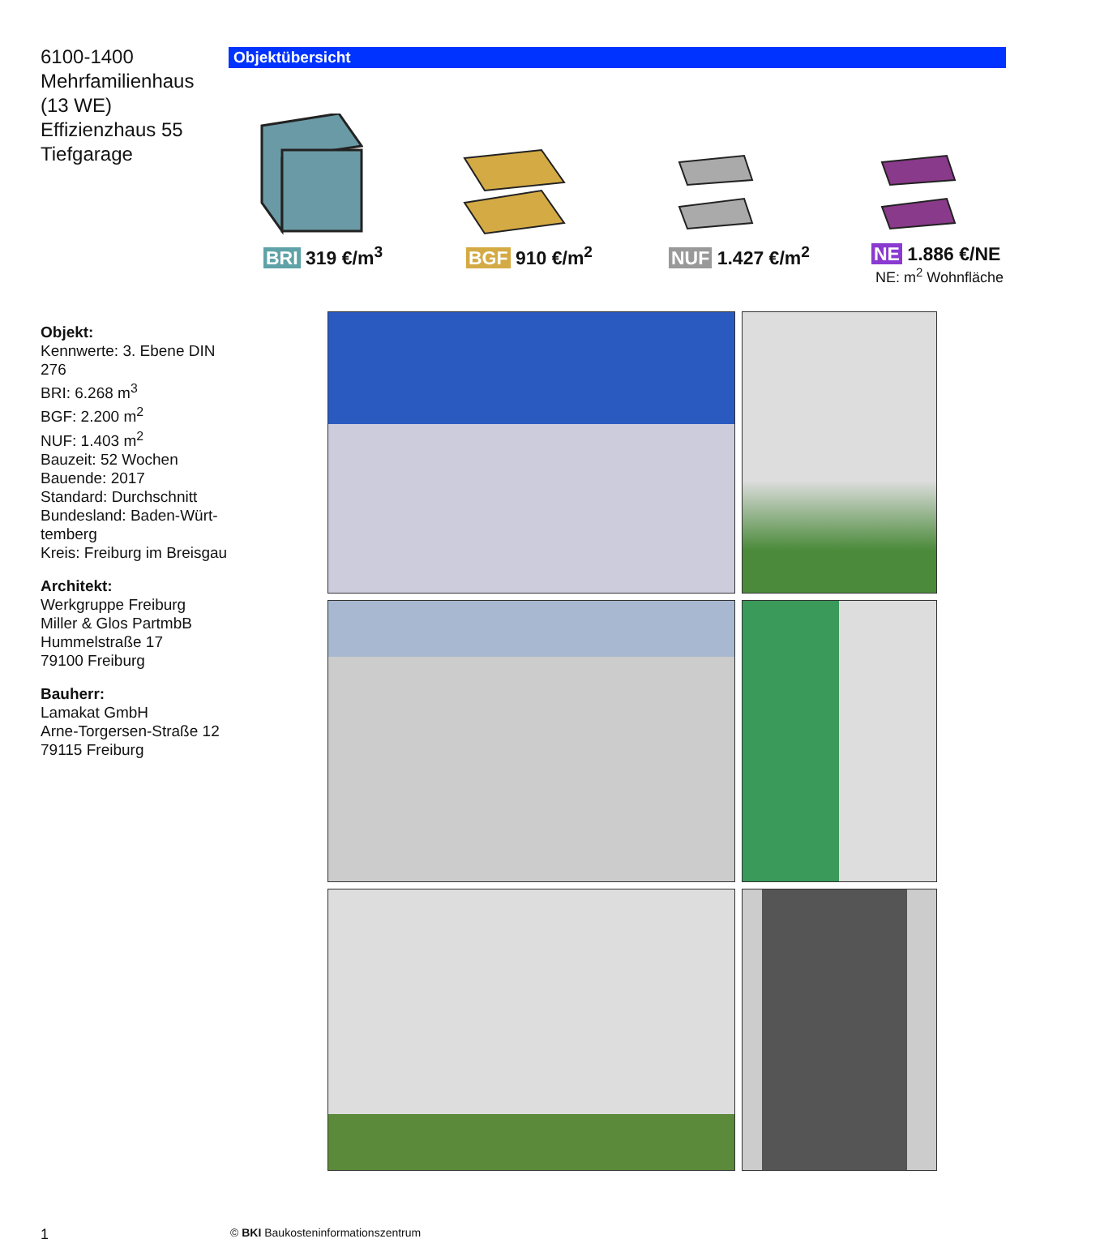6100-1400
Mehrfamilienhaus
(13 WE)
Effizienzhaus 55
Tiefgarage
Objektübersicht
BRI 319 €/m<sup>3</sup> BGF 910 €/m<sup>2</sup> NUF 1.427 €/m<sup>2</sup>
NE 1.886 €/NE
NE: m<sup>2</sup> Wohnfläche
Objekt:
Kennwerte: 3. Ebene DIN 276
BRI: 6.268 m<sup>3</sup>
BGF: 2.200 m<sup>2</sup>
NUF: 1.403 m<sup>2</sup>
Bauzeit: 52 Wochen
Bauende: 2017
Standard: Durchschnitt
Bundesland: Baden-Würt-
temberg
Kreis: Freiburg im Breisgau
Architekt:
Werkgruppe Freiburg
Miller & Glos PartmbB
Hummelstraße 17
79100 Freiburg
Bauherr:
Lamakat GmbH
Arne-Torgersen-Straße 12
79115 Freiburg
1
© BKI Baukosteninformationszentrum